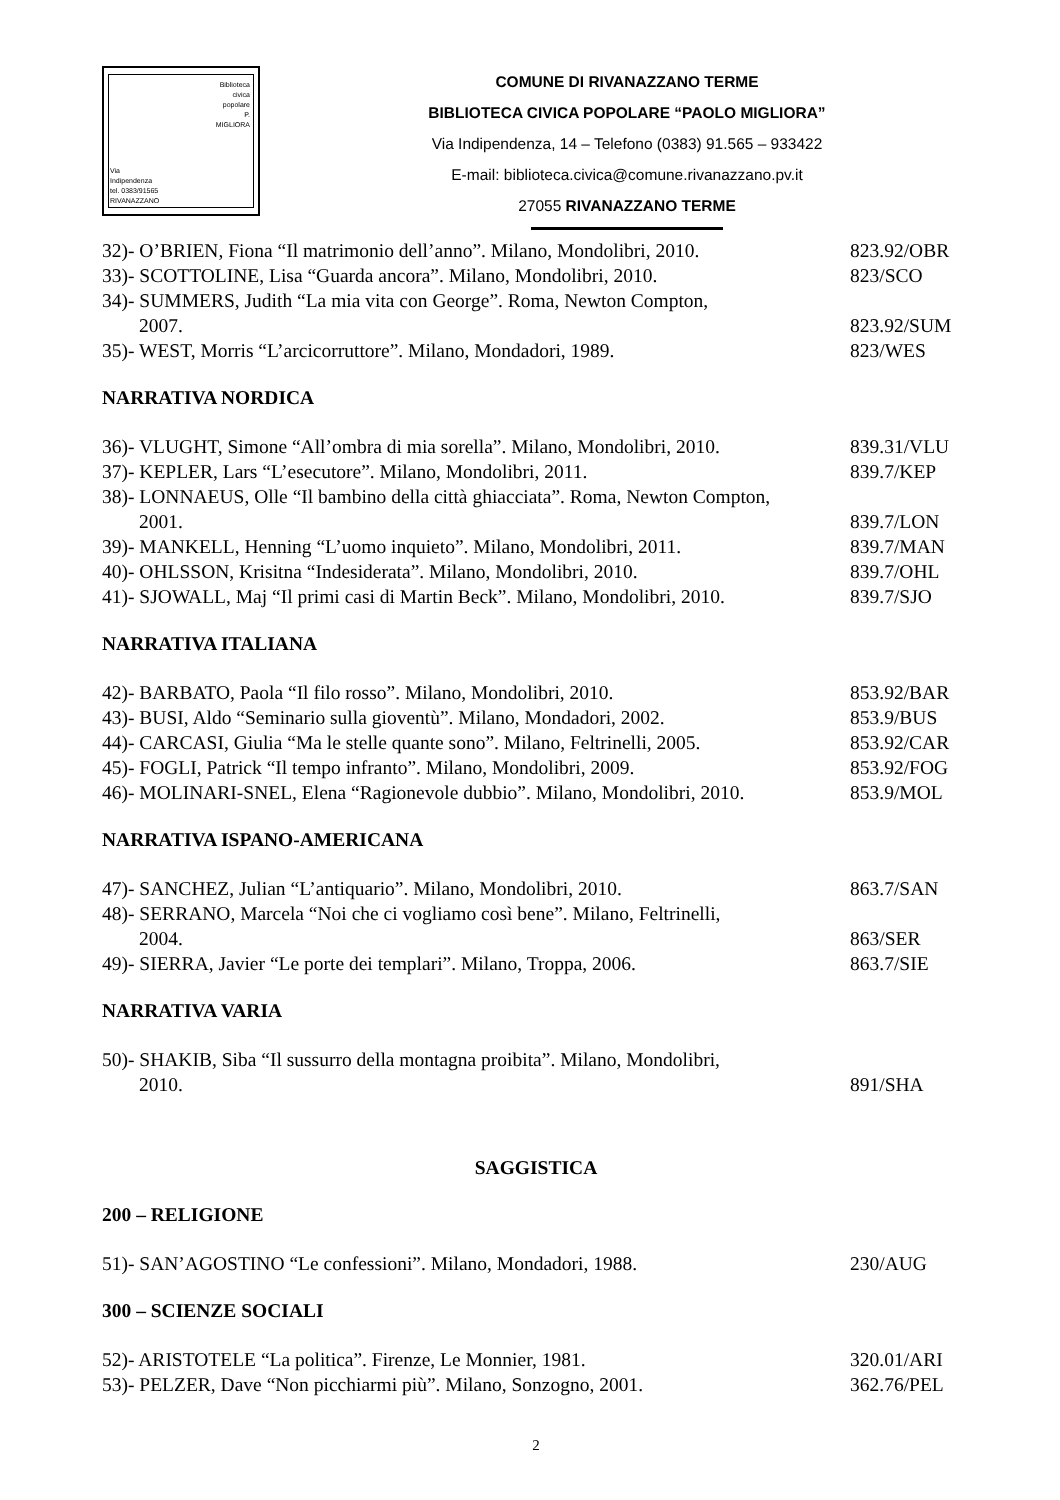Biblioteca
civica
popolare
P.
MIGLIORA
Via
Indipendenza
tel. 0383/91565
RIVANAZZANO
COMUNE DI RIVANAZZANO TERME
BIBLIOTECA CIVICA POPOLARE “PAOLO MIGLIORA”
Via Indipendenza, 14 – Telefono (0383) 91.565 – 933422
E-mail: biblioteca.civica@comune.rivanazzano.pv.it
27055 RIVANAZZANO TERME
32)- O’BRIEN, Fiona “Il matrimonio dell’anno”. Milano, Mondolibri, 2010. 823.92/OBR
33)- SCOTTOLINE, Lisa “Guarda ancora”. Milano, Mondolibri, 2010. 823/SCO
34)- SUMMERS, Judith “La mia vita con George”. Roma, Newton Compton,
2007.
823.92/SUM
35)- WEST, Morris “L’arcicorruttore”. Milano, Mondadori, 1989. 823/WES
NARRATIVA NORDICA
36)- VLUGHT, Simone “All’ombra di mia sorella”. Milano, Mondolibri, 2010. 839.31/VLU
37)- KEPLER, Lars “L’esecutore”. Milano, Mondolibri, 2011. 839.7/KEP
38)- LONNAEUS, Olle “Il bambino della città ghiacciata”. Roma, Newton Compton,
2001.
839.7/LON
39)- MANKELL, Henning “L’uomo inquieto”. Milano, Mondolibri, 2011. 839.7/MAN
40)- OHLSSON, Krisitna “Indesiderata”. Milano, Mondolibri, 2010. 839.7/OHL
41)- SJOWALL, Maj “Il primi casi di Martin Beck”. Milano, Mondolibri, 2010. 839.7/SJO
NARRATIVA ITALIANA
42)- BARBATO, Paola “Il filo rosso”. Milano, Mondolibri, 2010. 853.92/BAR
43)- BUSI, Aldo “Seminario sulla gioventù”. Milano, Mondadori, 2002. 853.9/BUS
44)- CARCASI, Giulia “Ma le stelle quante sono”. Milano, Feltrinelli, 2005. 853.92/CAR
45)- FOGLI, Patrick “Il tempo infranto”. Milano, Mondolibri, 2009. 853.92/FOG
46)- MOLINARI-SNEL, Elena “Ragionevole dubbio”. Milano, Mondolibri, 2010. 853.9/MOL
NARRATIVA ISPANO-AMERICANA
47)- SANCHEZ, Julian “L’antiquario”. Milano, Mondolibri, 2010. 863.7/SAN
48)- SERRANO, Marcela “Noi che ci vogliamo così bene”. Milano, Feltrinelli,
2004.
863/SER
49)- SIERRA, Javier “Le porte dei templari”. Milano, Troppa, 2006. 863.7/SIE
NARRATIVA VARIA
50)- SHAKIB, Siba “Il sussurro della montagna proibita”. Milano, Mondolibri,
2010.
891/SHA
SAGGISTICA
200 – RELIGIONE
51)- SAN’AGOSTINO “Le confessioni”. Milano, Mondadori, 1988. 230/AUG
300 – SCIENZE SOCIALI
52)- ARISTOTELE “La politica”. Firenze, Le Monnier, 1981. 320.01/ARI
53)- PELZER, Dave “Non picchiarmi più”. Milano, Sonzogno, 2001. 362.76/PEL
2